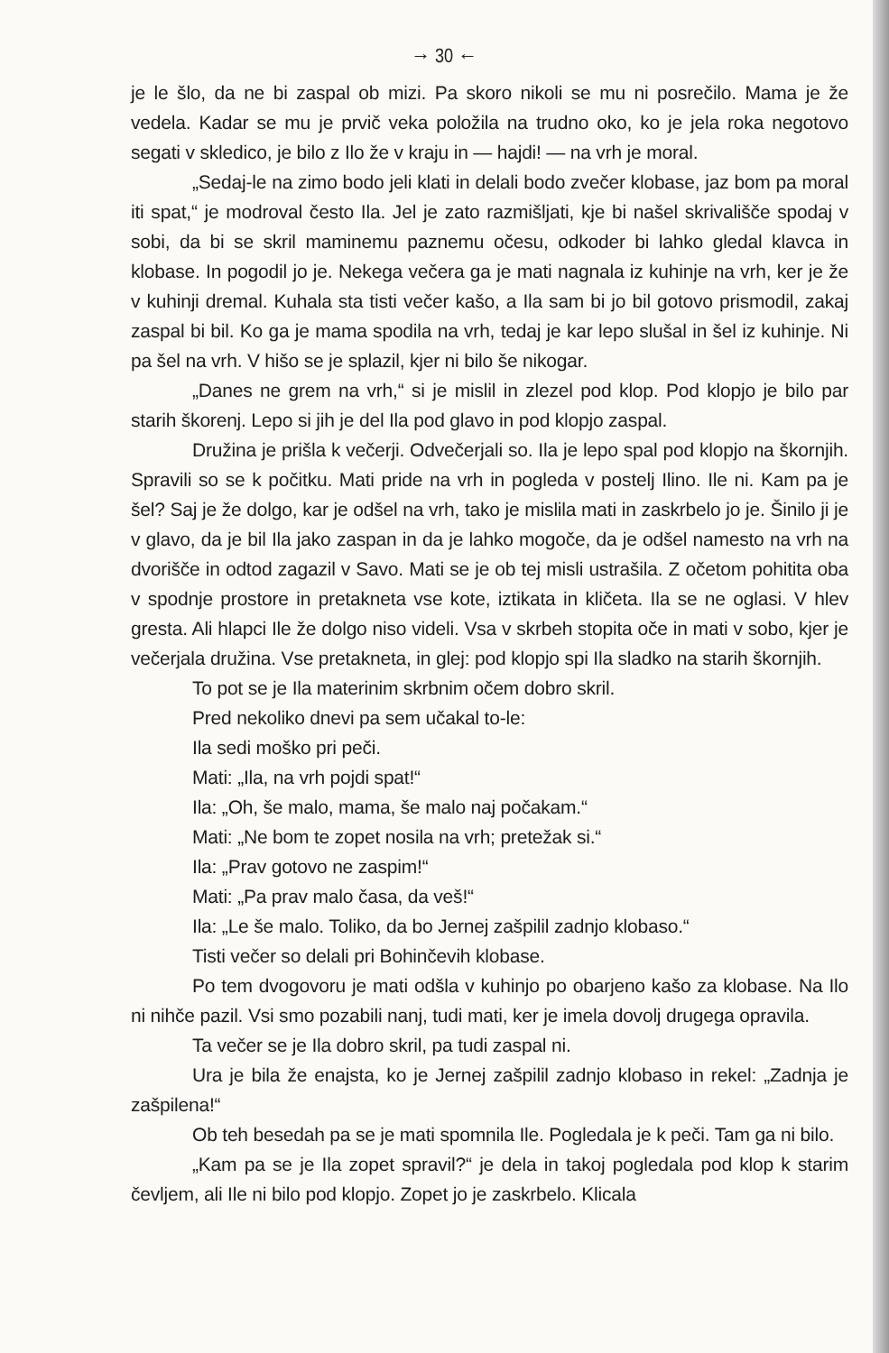→ 30 ←
je le šlo, da ne bi zaspal ob mizi. Pa skoro nikoli se mu ni posrečilo. Mama je že vedela. Kadar se mu je prvič veka položila na trudno oko, ko je jela roka negotovo segati v skledico, je bilo z Ilo že v kraju in — hajdi! — na vrh je moral.
„Sedaj-le na zimo bodo jeli klati in delali bodo zvečer klobase, jaz bom pa moral iti spat,“ je modroval često Ila. Jel je zato razmišljati, kje bi našel skrivališče spodaj v sobi, da bi se skril maminemu paznemu očesu, odkoder bi lahko gledal klavca in klobase. In pogodil jo je. Nekega večera ga je mati nagnala iz kuhinje na vrh, ker je že v kuhinji dremal. Kuhala sta tisti večer kašo, a Ila sam bi jo bil gotovo prismodil, zakaj zaspal bi bil. Ko ga je mama spodila na vrh, tedaj je kar lepo slušal in šel iz kuhinje. Ni pa šel na vrh. V hišo se je splazil, kjer ni bilo še nikogar.
„Danes ne grem na vrh,“ si je mislil in zlezel pod klop. Pod klopjo je bilo par starih škorenj. Lepo si jih je del Ila pod glavo in pod klopjo zaspal.
Družina je prišla k večerji. Odvečerjali so. Ila je lepo spal pod klopjo na škornjih. Spravili so se k počitku. Mati pride na vrh in pogleda v postelj Ilino. Ile ni. Kam pa je šel? Saj je že dolgo, kar je odšel na vrh, tako je mislila mati in zaskrbelo jo je. Šinilo ji je v glavo, da je bil Ila jako zaspan in da je lahko mogoče, da je odšel namesto na vrh na dvorišče in odtod zagazil v Savo. Mati se je ob tej misli ustrašila. Z očetom pohitita oba v spodnje prostore in pretakneta vse kote, iztikata in kličeta. Ila se ne oglasi. V hlev gresta. Ali hlapci Ile že dolgo niso videli. Vsa v skrbeh stopita oče in mati v sobo, kjer je večerjala družina. Vse pretakneta, in glej: pod klopjo spi Ila sladko na starih škornjih.
To pot se je Ila materinim skrbnim očem dobro skril.
Pred nekoliko dnevi pa sem učakal to-le:
Ila sedi moško pri peči.
Mati: „Ila, na vrh pojdi spat!“
Ila: „Oh, še malo, mama, še malo naj počakam.“
Mati: „Ne bom te zopet nosila na vrh; pretežak si.“
Ila: „Prav gotovo ne zaspim!“
Mati: „Pa prav malo časa, da veš!“
Ila: „Le še malo. Toliko, da bo Jernej zašpilil zadnjo klobaso.“
Tisti večer so delali pri Bohinčevih klobase.
Po tem dvogovoru je mati odšla v kuhinjo po obarjeno kašo za klobase. Na Ilo ni nihče pazil. Vsi smo pozabili nanj, tudi mati, ker je imela dovolj drugega opravila.
Ta večer se je Ila dobro skril, pa tudi zaspal ni.
Ura je bila že enajsta, ko je Jernej zašpilil zadnjo klobaso in rekel: „Zadnja je zašpilena!“
Ob teh besedah pa se je mati spomnila Ile. Pogledala je k peči. Tam ga ni bilo.
„Kam pa se je Ila zopet spravil?“ je dela in takoj pogledala pod klop k starim čevljem, ali Ile ni bilo pod klopjo. Zopet jo je zaskrbelo. Klicala